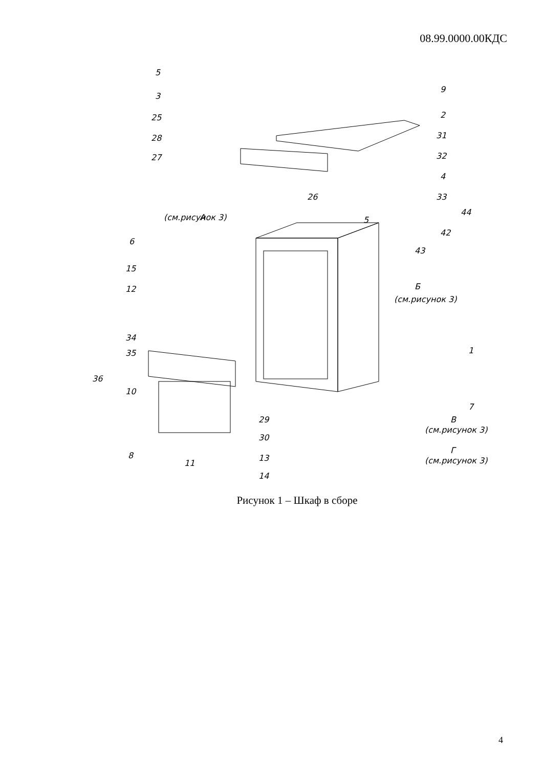08.99.0000.00КДС
5
3
25
28
27
9
2
31
32
4
33
26
А
(см.рисунок 3)
5
44
42
43
6
15
12
Б
(см.рисунок 3)
34
35
1
36
10
7
29
30
В
(см.рисунок 3)
8
11
13
14
Г
(см.рисунок 3)
Рисунок 1 – Шкаф в сборе
4